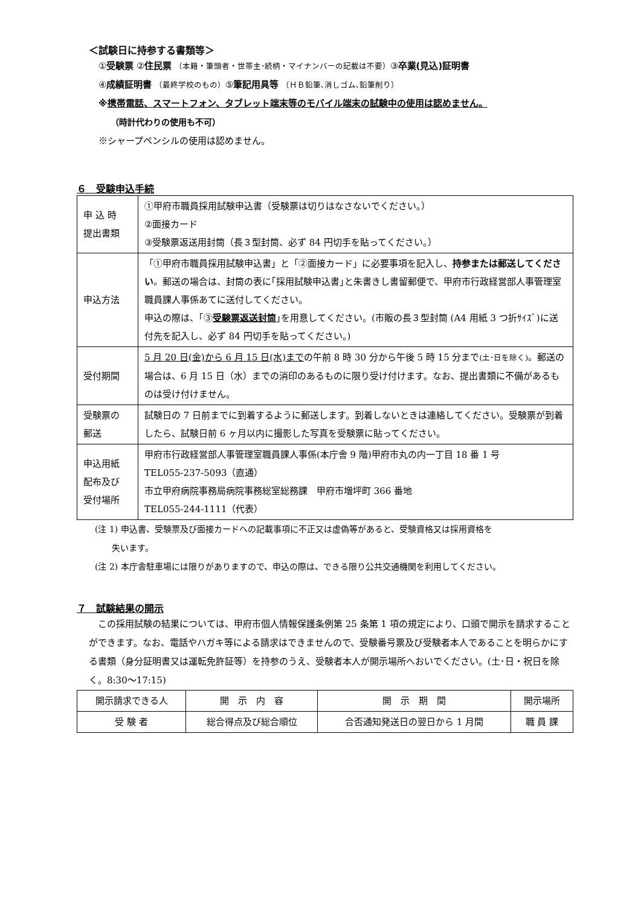＜試験日に持参する書類等＞
①受験票 ②住民票 （本籍・筆頭者・世帯主･続柄・マイナンバーの記載は不要）③卒業(見込)証明書
④成績証明書 （最終学校のもの）⑤筆記用具等 （ＨＢ鉛筆､消しゴム､鉛筆削り）
※携帯電話、スマートフォン、タブレット端末等のモバイル端末の試験中の使用は認めません。
（時計代わりの使用も不可）
※シャープペンシルの使用は認めません。
６　受験申込手続
| 申 込 時 提出書類 | ①甲府市職員採用試験申込書（受験票は切りはなさないでください。） ②面接カード ③受験票返送用封筒（長３型封筒、必ず 84 円切手を貼ってください。） |
| 申込方法 | 「①甲府市職員採用試験申込書」と「②面接カード」に必要事項を記入し、 持参または郵送してください 。郵送の場合は、封筒の表に｢採用試験申込書｣と朱書きし書留郵便で、甲府市行政経営部人事管理室職員課人事係あてに送付してください。 申込の際は、｢③ 受験票返送封筒 ｣を用意してください。(市販の長３型封筒 (A4 用紙 3 つ折ｻｲｽﾞ)に送付先を記入し、必ず 84 円切手を貼ってください。) |
| 受付期間 | 5 月 20 日(金)から 6 月 15 日(水)まで の午前 8 時 30 分から午後 5 時 15 分まで (土･日を除く) 。郵送の場合は、6 月 15 日（水）までの消印のあるものに限り受け付けます。なお、提出書類に不備があるものは受け付けません。 |
| 受験票の 郵送 | 試験日の 7 日前までに到着するように郵送します。到着しないときは連絡してください。受験票が到着したら、試験日前 6 ヶ月以内に撮影した写真を受験票に貼ってください。 |
| 申込用紙 配布及び 受付場所 | 甲府市行政経営部人事管理室職員課人事係(本庁舎 9 階)甲府市丸の内一丁目 18 番 1 号 TEL055-237-5093（直通） 市立甲府病院事務局病院事務総室総務課 甲府市増坪町 366 番地 TEL055-244-1111（代表） |
(注 1) 申込書、受験票及び面接カードへの記載事項に不正又は虚偽等があると、受験資格又は採用資格を
　　失います。
(注 2) 本庁舎駐車場には限りがありますので、申込の際は、できる限り公共交通機関を利用してください。
７　試験結果の開示
　この採用試験の結果については、甲府市個人情報保護条例第 25 条第 1 項の規定により、口頭で開示を請求することができます。なお、電話やハガキ等による請求はできませんので、受験番号票及び受験者本人であることを明らかにする書類（身分証明書又は運転免許証等）を持参のうえ、受験者本人が開示場所へおいでください。(土･日・祝日を除く。8:30～17:15)
| 開示請求できる人 | 開 示 内 容 | 開 示 期 間 | 開示場所 |
| 受 験 者 | 総合得点及び総合順位 | 合否通知発送日の翌日から 1 月間 | 職 員 課 |